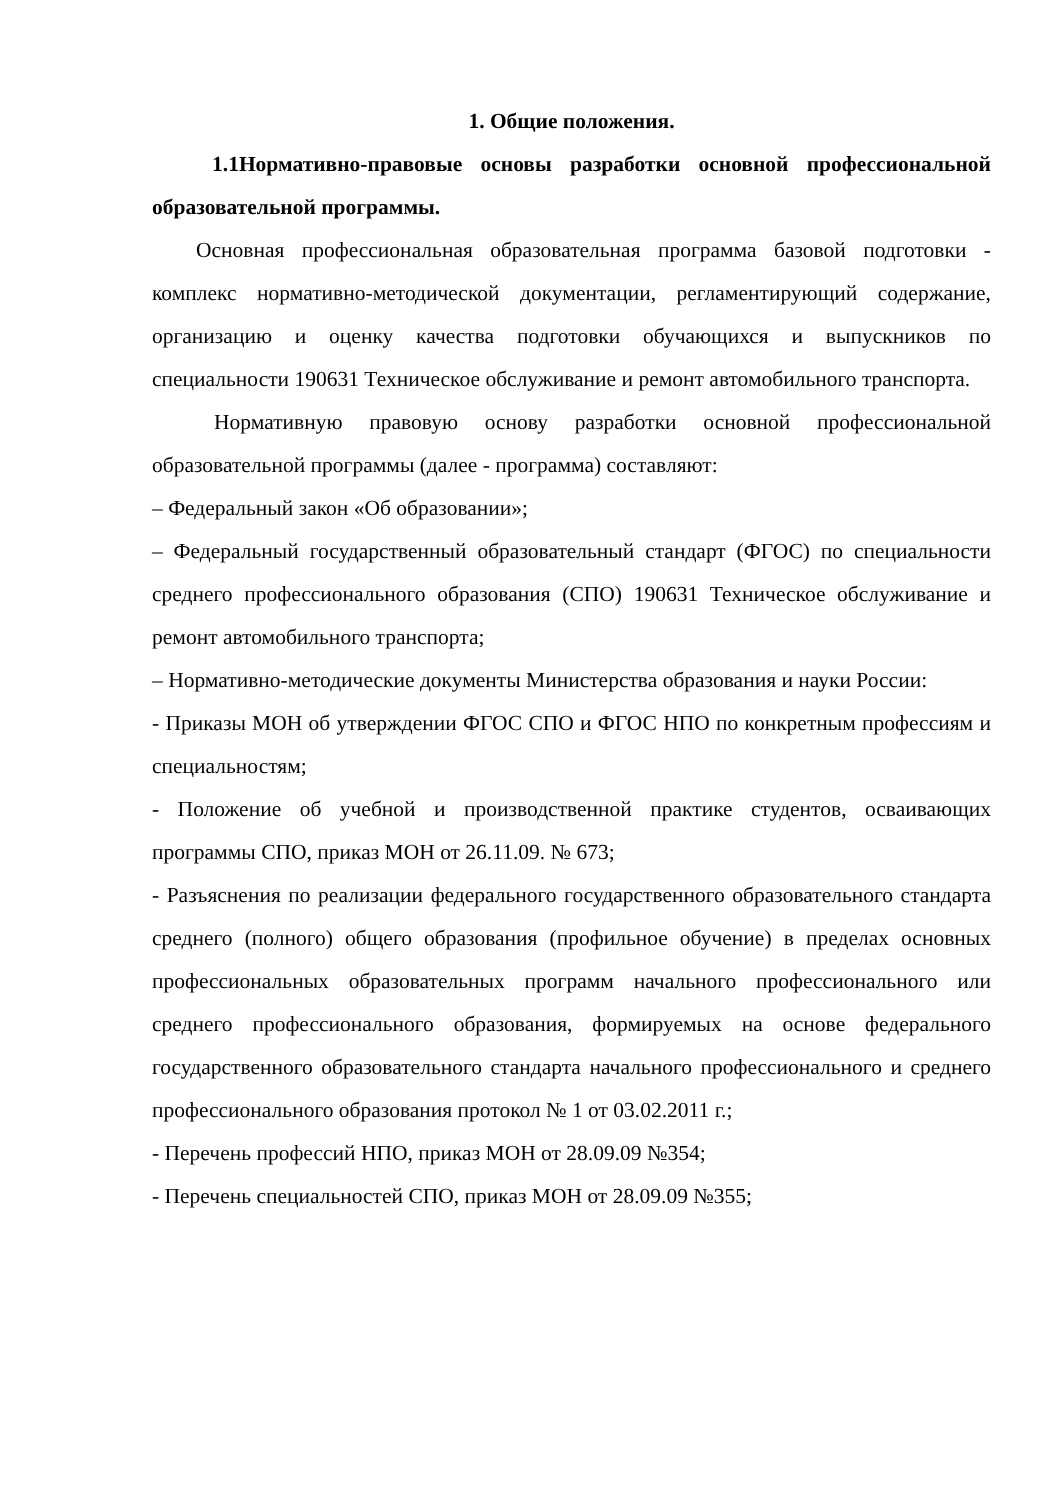1. Общие положения.
1.1Нормативно-правовые основы разработки основной профессиональной образовательной программы.
Основная профессиональная образовательная программа базовой подготовки - комплекс нормативно-методической документации, регламентирующий содержание, организацию и оценку качества подготовки обучающихся и выпускников по специальности 190631 Техническое обслуживание и ремонт автомобильного транспорта.
Нормативную правовую основу разработки основной профессиональной образовательной программы (далее - программа) составляют:
– Федеральный закон «Об образовании»;
– Федеральный государственный образовательный стандарт (ФГОС) по специальности среднего профессионального образования (СПО) 190631 Техническое обслуживание и ремонт автомобильного транспорта;
– Нормативно-методические документы Министерства образования и науки России:
- Приказы МОН об утверждении ФГОС СПО и ФГОС НПО по конкретным профессиям и специальностям;
- Положение об учебной и производственной практике студентов, осваивающих программы СПО, приказ МОН от 26.11.09. № 673;
- Разъяснения по реализации федерального государственного образовательного стандарта среднего (полного) общего образования (профильное обучение) в пределах основных профессиональных образовательных программ начального профессионального или среднего профессионального образования, формируемых на основе федерального государственного образовательного стандарта начального профессионального и среднего профессионального образования протокол № 1 от 03.02.2011 г.;
- Перечень профессий НПО, приказ МОН от 28.09.09 №354;
- Перечень специальностей СПО, приказ МОН от 28.09.09 №355;